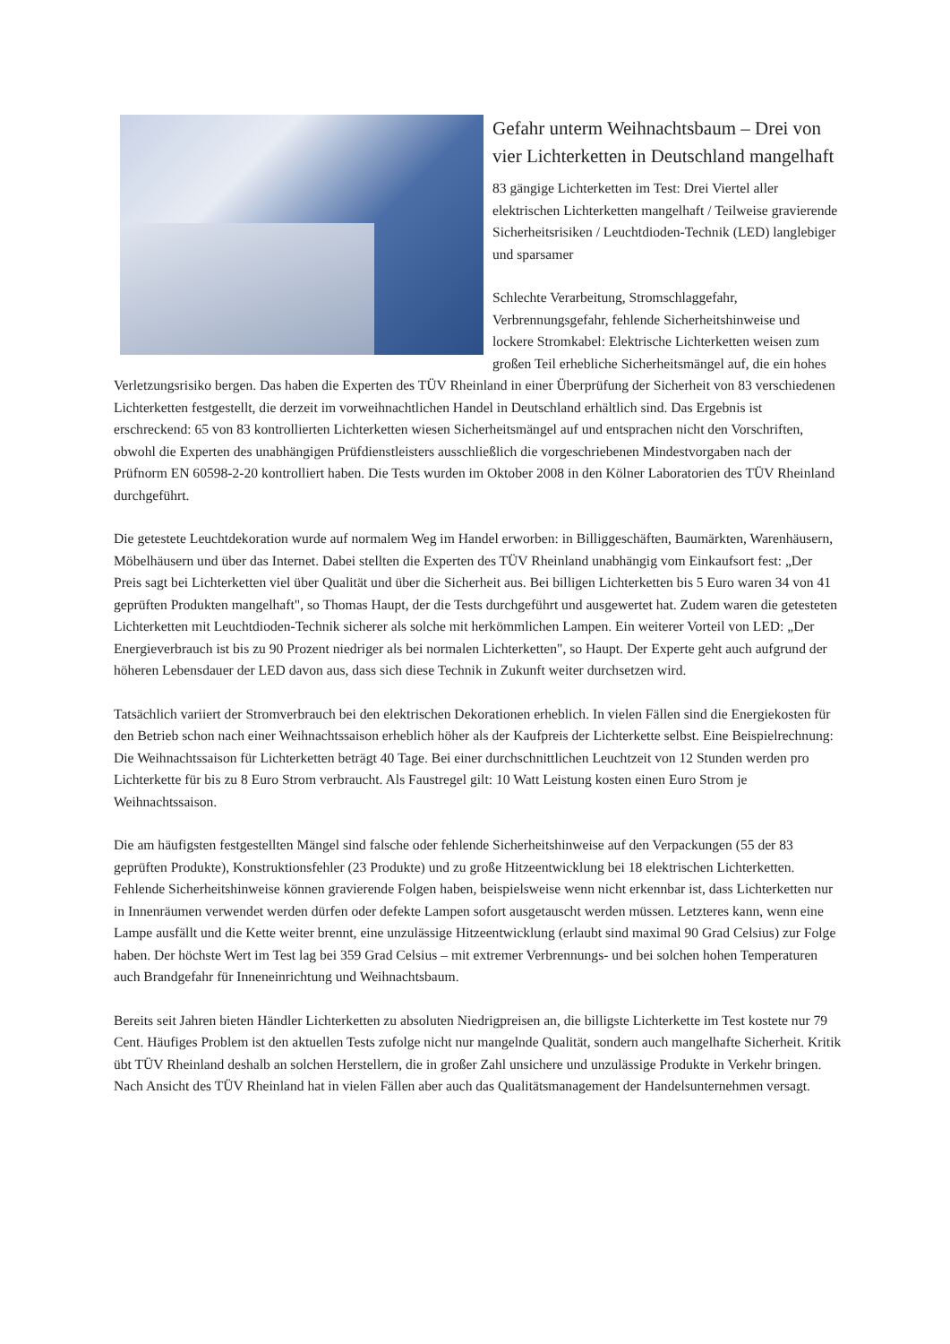Gefahr unterm Weihnachtsbaum – Drei von vier Lichterketten in Deutschland mangelhaft
83 gängige Lichterketten im Test: Drei Viertel aller elektrischen Lichterketten mangelhaft / Teilweise gravierende Sicherheitsrisiken / Leuchtdioden-Technik (LED) langlebiger und sparsamer
Schlechte Verarbeitung, Stromschlaggefahr, Verbrennungsgefahr, fehlende Sicherheitshinweise und lockere Stromkabel: Elektrische Lichterketten weisen zum großen Teil erhebliche Sicherheitsmängel auf, die ein hohes Verletzungsrisiko bergen. Das haben die Experten des TÜV Rheinland in einer Überprüfung der Sicherheit von 83 verschiedenen Lichterketten festgestellt, die derzeit im vorweihnachtlichen Handel in Deutschland erhältlich sind. Das Ergebnis ist erschreckend: 65 von 83 kontrollierten Lichterketten wiesen Sicherheitsmängel auf und entsprachen nicht den Vorschriften, obwohl die Experten des unabhängigen Prüfdienstleisters ausschließlich die vorgeschriebenen Mindestvorgaben nach der Prüfnorm EN 60598-2-20 kontrolliert haben. Die Tests wurden im Oktober 2008 in den Kölner Laboratorien des TÜV Rheinland durchgeführt.
Die getestete Leuchtdekoration wurde auf normalem Weg im Handel erworben: in Billiggeschäften, Baumärkten, Warenhäusern, Möbelhäusern und über das Internet. Dabei stellten die Experten des TÜV Rheinland unabhängig vom Einkaufsort fest: „Der Preis sagt bei Lichterketten viel über Qualität und über die Sicherheit aus. Bei billigen Lichterketten bis 5 Euro waren 34 von 41 geprüften Produkten mangelhaft", so Thomas Haupt, der die Tests durchgeführt und ausgewertet hat. Zudem waren die getesteten Lichterketten mit Leuchtdioden-Technik sicherer als solche mit herkömmlichen Lampen. Ein weiterer Vorteil von LED: „Der Energieverbrauch ist bis zu 90 Prozent niedriger als bei normalen Lichterketten", so Haupt. Der Experte geht auch aufgrund der höheren Lebensdauer der LED davon aus, dass sich diese Technik in Zukunft weiter durchsetzen wird.
Tatsächlich variiert der Stromverbrauch bei den elektrischen Dekorationen erheblich. In vielen Fällen sind die Energiekosten für den Betrieb schon nach einer Weihnachtssaison erheblich höher als der Kaufpreis der Lichterkette selbst. Eine Beispielrechnung: Die Weihnachtssaison für Lichterketten beträgt 40 Tage. Bei einer durchschnittlichen Leuchtzeit von 12 Stunden werden pro Lichterkette für bis zu 8 Euro Strom verbraucht. Als Faustregel gilt: 10 Watt Leistung kosten einen Euro Strom je Weihnachtssaison.
Die am häufigsten festgestellten Mängel sind falsche oder fehlende Sicherheitshinweise auf den Verpackungen (55 der 83 geprüften Produkte), Konstruktionsfehler (23 Produkte) und zu große Hitzeentwicklung bei 18 elektrischen Lichterketten. Fehlende Sicherheitshinweise können gravierende Folgen haben, beispielsweise wenn nicht erkennbar ist, dass Lichterketten nur in Innenräumen verwendet werden dürfen oder defekte Lampen sofort ausgetauscht werden müssen. Letzteres kann, wenn eine Lampe ausfällt und die Kette weiter brennt, eine unzulässige Hitzeentwicklung (erlaubt sind maximal 90 Grad Celsius) zur Folge haben. Der höchste Wert im Test lag bei 359 Grad Celsius – mit extremer Verbrennungs- und bei solchen hohen Temperaturen auch Brandgefahr für Inneneinrichtung und Weihnachtsbaum.
Bereits seit Jahren bieten Händler Lichterketten zu absoluten Niedrigpreisen an, die billigste Lichterkette im Test kostete nur 79 Cent. Häufiges Problem ist den aktuellen Tests zufolge nicht nur mangelnde Qualität, sondern auch mangelhafte Sicherheit. Kritik übt TÜV Rheinland deshalb an solchen Herstellern, die in großer Zahl unsichere und unzulässige Produkte in Verkehr bringen. Nach Ansicht des TÜV Rheinland hat in vielen Fällen aber auch das Qualitätsmanagement der Handelsunternehmen versagt.